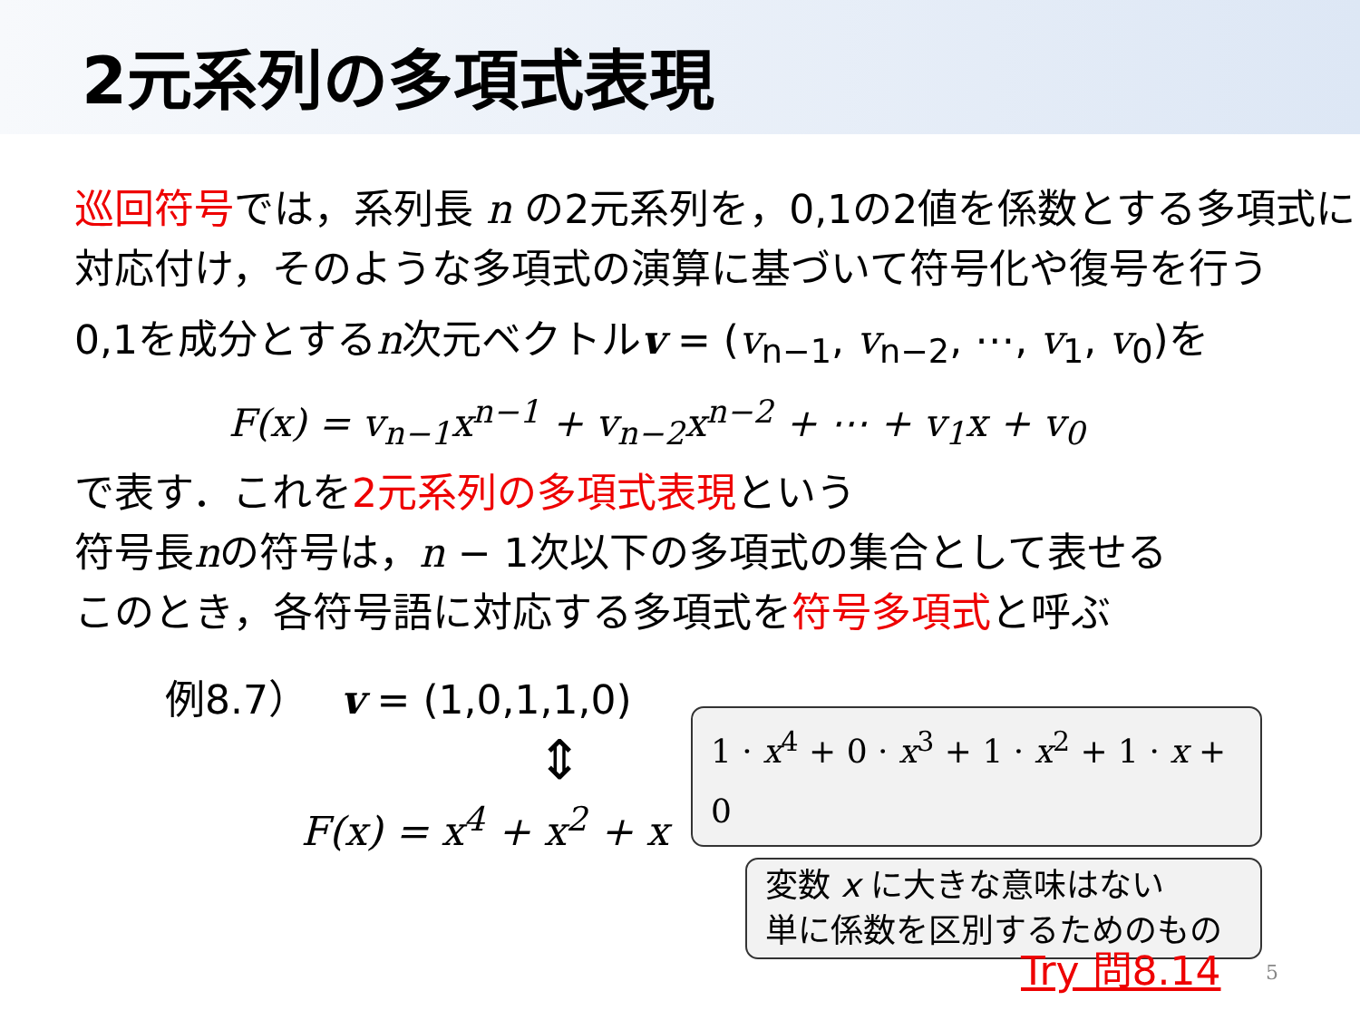2元系列の多項式表現
巡回符号では，系列長 n の2元系列を，0,1の2値を係数とする多項式に対応付け，そのような多項式の演算に基づいて符号化や復号を行う
0,1を成分とするn次元ベクトルv = (v<sub>n−1</sub>, v<sub>n−2</sub>, ⋯, v<sub>1</sub>, v<sub>0</sub>)を
F(x) = v<sub>n−1</sub>x<sup>n−1</sup> + v<sub>n−2</sub>x<sup>n−2</sup> + ⋯ + v<sub>1</sub>x + v<sub>0</sub>
で表す．これを2元系列の多項式表現という
符号長nの符号は，n − 1次以下の多項式の集合として表せる
このとき，各符号語に対応する多項式を符号多項式と呼ぶ
例8.7）　 v = (1,0,1,1,0)
⇕
F(x) = x<sup>4</sup> + x<sup>2</sup> + x
1 · x<sup>4</sup> + 0 · x<sup>3</sup> + 1 · x<sup>2</sup> + 1 · x + 0
変数 x に大きな意味はない
単に係数を区別するためのもの
Try 問8.14 5